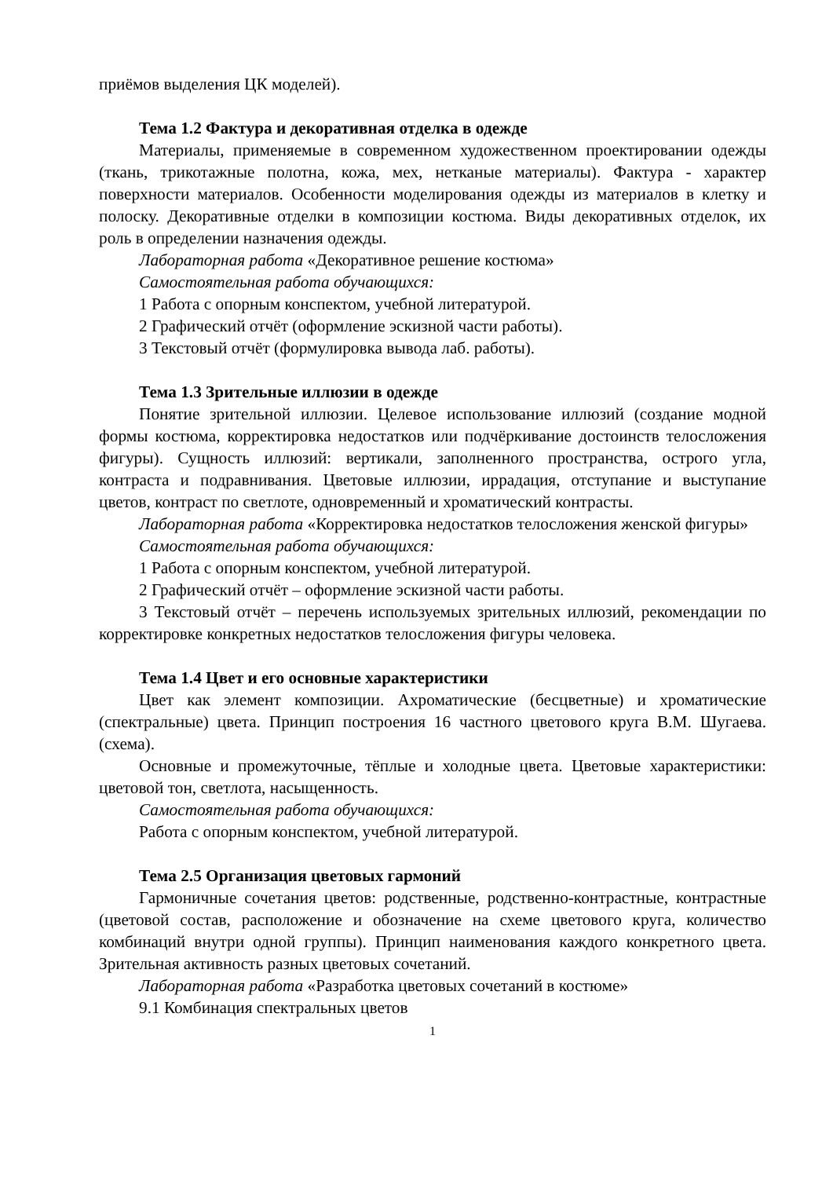приёмов выделения ЦК моделей).
Тема 1.2 Фактура и декоративная отделка в одежде
Материалы, применяемые в современном художественном проектировании одежды (ткань, трикотажные полотна, кожа, мех, нетканые материалы). Фактура - характер поверхности материалов. Особенности моделирования одежды из материалов в клетку и полоску. Декоративные отделки в композиции костюма. Виды декоративных отделок, их роль в определении назначения одежды.
Лабораторная работа «Декоративное решение костюма»
Самостоятельная работа обучающихся:
1 Работа с опорным конспектом, учебной литературой.
2 Графический отчёт (оформление эскизной части работы).
3 Текстовый отчёт (формулировка вывода лаб. работы).
Тема 1.3 Зрительные иллюзии в одежде
Понятие зрительной иллюзии. Целевое использование иллюзий (создание модной формы костюма, корректировка недостатков или подчёркивание достоинств телосложения фигуры). Сущность иллюзий: вертикали, заполненного пространства, острого угла, контраста и подравнивания. Цветовые иллюзии, иррадация, отступание и выступание цветов, контраст по светлоте, одновременный и хроматический контрасты.
Лабораторная работа «Корректировка недостатков телосложения женской фигуры»
Самостоятельная работа обучающихся:
1 Работа с опорным конспектом, учебной литературой.
2 Графический отчёт – оформление эскизной части работы.
3 Текстовый отчёт – перечень используемых зрительных иллюзий, рекомендации по корректировке конкретных недостатков телосложения фигуры человека.
Тема 1.4 Цвет и его основные характеристики
Цвет как элемент композиции. Ахроматические (бесцветные) и хроматические (спектральные) цвета. Принцип построения 16 частного цветового круга В.М. Шугаева. (схема).
Основные и промежуточные, тёплые и холодные цвета. Цветовые характеристики: цветовой тон, светлота, насыщенность.
Самостоятельная работа обучающихся:
Работа с опорным конспектом, учебной литературой.
Тема 2.5 Организация цветовых гармоний
Гармоничные сочетания цветов: родственные, родственно-контрастные, контрастные (цветовой состав, расположение и обозначение на схеме цветового круга, количество комбинаций внутри одной группы). Принцип наименования каждого конкретного цвета. Зрительная активность разных цветовых сочетаний.
Лабораторная работа «Разработка цветовых сочетаний в костюме»
9.1 Комбинация спектральных цветов
1